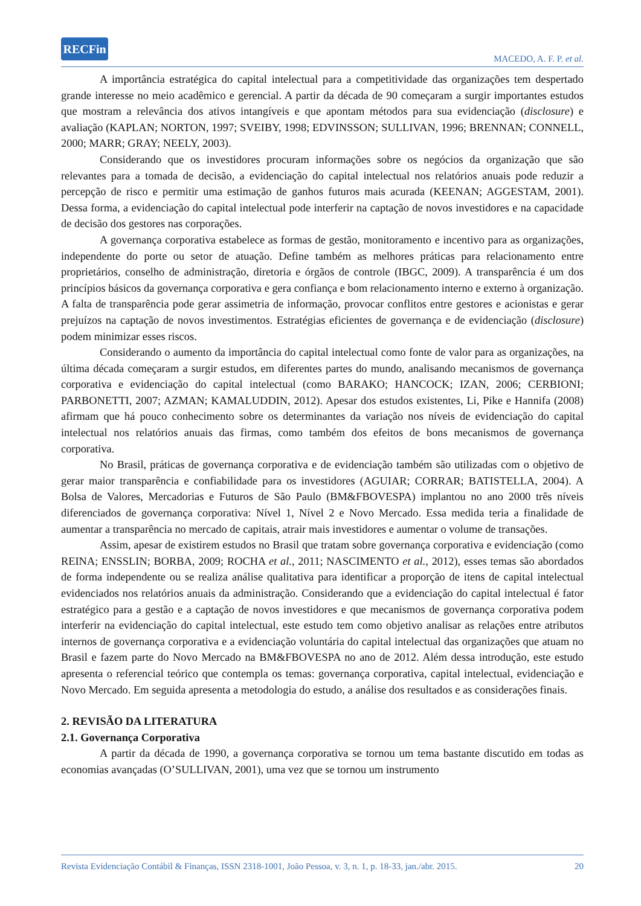RECFin
MACEDO, A. F. P. et al.
A importância estratégica do capital intelectual para a competitividade das organizações tem despertado grande interesse no meio acadêmico e gerencial. A partir da década de 90 começaram a surgir importantes estudos que mostram a relevância dos ativos intangíveis e que apontam métodos para sua evidenciação (disclosure) e avaliação (KAPLAN; NORTON, 1997; SVEIBY, 1998; EDVINSSON; SULLIVAN, 1996; BRENNAN; CONNELL, 2000; MARR; GRAY; NEELY, 2003).
Considerando que os investidores procuram informações sobre os negócios da organização que são relevantes para a tomada de decisão, a evidenciação do capital intelectual nos relatórios anuais pode reduzir a percepção de risco e permitir uma estimação de ganhos futuros mais acurada (KEENAN; AGGESTAM, 2001). Dessa forma, a evidenciação do capital intelectual pode interferir na captação de novos investidores e na capacidade de decisão dos gestores nas corporações.
A governança corporativa estabelece as formas de gestão, monitoramento e incentivo para as organizações, independente do porte ou setor de atuação. Define também as melhores práticas para relacionamento entre proprietários, conselho de administração, diretoria e órgãos de controle (IBGC, 2009). A transparência é um dos princípios básicos da governança corporativa e gera confiança e bom relacionamento interno e externo à organização. A falta de transparência pode gerar assimetria de informação, provocar conflitos entre gestores e acionistas e gerar prejuízos na captação de novos investimentos. Estratégias eficientes de governança e de evidenciação (disclosure) podem minimizar esses riscos.
Considerando o aumento da importância do capital intelectual como fonte de valor para as organizações, na última década começaram a surgir estudos, em diferentes partes do mundo, analisando mecanismos de governança corporativa e evidenciação do capital intelectual (como BARAKO; HANCOCK; IZAN, 2006; CERBIONI; PARBONETTI, 2007; AZMAN; KAMALUDDIN, 2012). Apesar dos estudos existentes, Li, Pike e Hannifa (2008) afirmam que há pouco conhecimento sobre os determinantes da variação nos níveis de evidenciação do capital intelectual nos relatórios anuais das firmas, como também dos efeitos de bons mecanismos de governança corporativa.
No Brasil, práticas de governança corporativa e de evidenciação também são utilizadas com o objetivo de gerar maior transparência e confiabilidade para os investidores (AGUIAR; CORRAR; BATISTELLA, 2004). A Bolsa de Valores, Mercadorias e Futuros de São Paulo (BM&FBOVESPA) implantou no ano 2000 três níveis diferenciados de governança corporativa: Nível 1, Nível 2 e Novo Mercado. Essa medida teria a finalidade de aumentar a transparência no mercado de capitais, atrair mais investidores e aumentar o volume de transações.
Assim, apesar de existirem estudos no Brasil que tratam sobre governança corporativa e evidenciação (como REINA; ENSSLIN; BORBA, 2009; ROCHA et al., 2011; NASCIMENTO et al., 2012), esses temas são abordados de forma independente ou se realiza análise qualitativa para identificar a proporção de itens de capital intelectual evidenciados nos relatórios anuais da administração. Considerando que a evidenciação do capital intelectual é fator estratégico para a gestão e a captação de novos investidores e que mecanismos de governança corporativa podem interferir na evidenciação do capital intelectual, este estudo tem como objetivo analisar as relações entre atributos internos de governança corporativa e a evidenciação voluntária do capital intelectual das organizações que atuam no Brasil e fazem parte do Novo Mercado na BM&FBOVESPA no ano de 2012. Além dessa introdução, este estudo apresenta o referencial teórico que contempla os temas: governança corporativa, capital intelectual, evidenciação e Novo Mercado. Em seguida apresenta a metodologia do estudo, a análise dos resultados e as considerações finais.
2. REVISÃO DA LITERATURA
2.1. Governança Corporativa
A partir da década de 1990, a governança corporativa se tornou um tema bastante discutido em todas as economias avançadas (O’SULLIVAN, 2001), uma vez que se tornou um instrumento
Revista Evidenciação Contábil & Finanças, ISSN 2318-1001, João Pessoa, v. 3, n. 1, p. 18-33, jan./abr. 2015. 20